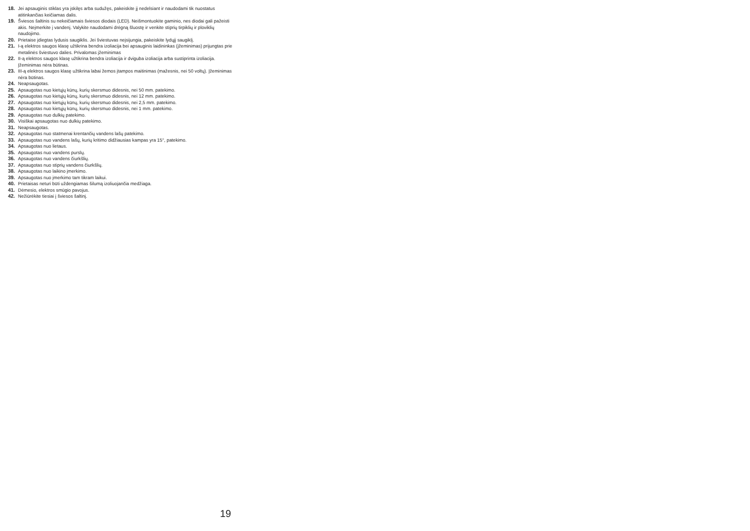18. Jei apsauginis stiklas yra įskilęs arba sudužęs, pakeiskite jį nedelsiant ir naudodami tik nuostatus atitinkančias keičiamas dalis.
19. Šviesos šaltinis su nekeičiamais šviesos diodais (LED). Neišmontuokite gaminio, nes diodai gali pažeisti akis. Neįmerkite į vandenį. Valykite naudodami drėgną šluostę ir venkite stiprių tirpiklių ir ploviklių naudojimo.
20. Prietaise įdiegtas lydusis saugiklis. Jei šviestuvas neįsijungia, pakeiskite lydųjį saugiklį.
21. I-ą elektros saugos klasę užtikrina bendra izoliacija bei apsauginis laidininkas (įžeminimas) prijungtas prie metalinės šviestuvo dalies. Privalomas įžeminimas
22. II-ą elektros saugos klasę užtikrina bendra izoliacija ir dviguba izoliacija arba sustiprinta izoliacija. Įžeminimas nėra būtinas.
23. III-ą elektros saugos klasę užtikrina labai žemos įtampos maitinimas (mažesnis, nei 50 voltų). Įžeminimas nėra būtinas.
24. Neapsaugotas.
25. Apsaugotas nuo kietųjų kūnų, kurių skersmuo didesnis, nei 50 mm. patekimo.
26. Apsaugotas nuo kietųjų kūnų, kurių skersmuo didesnis, nei 12 mm. patekimo.
27. Apsaugotas nuo kietųjų kūnų, kurių skersmuo didesnis, nei 2,5 mm. patekimo.
28. Apsaugotas nuo kietųjų kūnų, kurių skersmuo didesnis, nei 1 mm. patekimo.
29. Apsaugotas nuo dulkių patekimo.
30. Visiškai apsaugotas nuo dulkių patekimo.
31. Neapsaugotas.
32. Apsaugotas nuo statmenai krentančių vandens lašų patekimo.
33. Apsaugotas nuo vandens lašų, kurių kritimo didžiausias kampas yra 15°, patekimo.
34. Apsaugotas nuo lietaus.
35. Apsaugotas nuo vandens purslų.
36. Apsaugotas nuo vandens čiurkšlių.
37. Apsaugotas nuo stiprių vandens čiurkšlių.
38. Apsaugotas nuo laikino įmerkimo.
39. Apsaugotas nuo įmerkimo tam tikram laikui.
40. Prietaisas neturi būti uždengiamas šilumą izoliuojančia medžiaga.
41. Dėmesio, elektros smūgio pavojus.
42. Nežiūrėkite tiesiai į šviesos šaltinį.
19